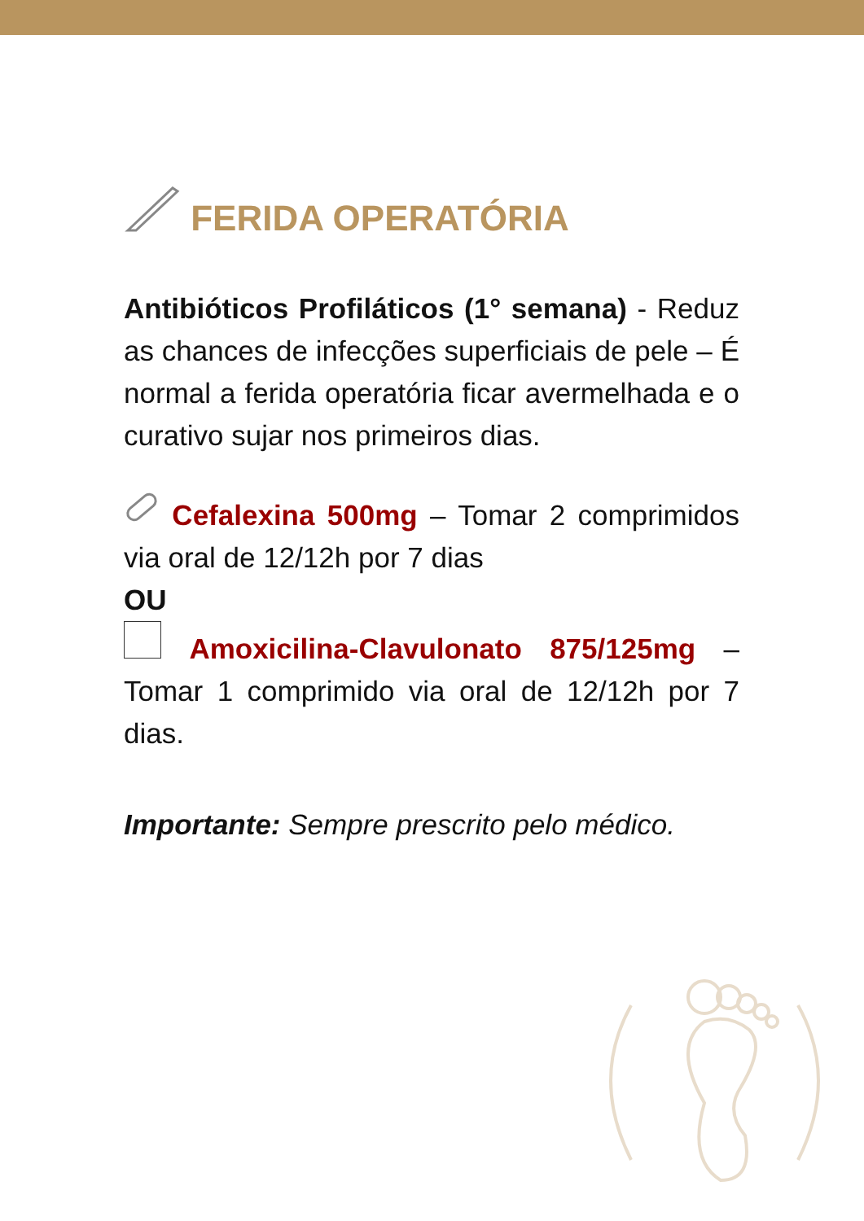FERIDA OPERATÓRIA
Antibióticos Profiláticos (1° semana) - Reduz as chances de infecções superficiais de pele – É normal a ferida operatória ficar avermelhada e o curativo sujar nos primeiros dias.
Cefalexina 500mg – Tomar 2 comprimidos via oral de 12/12h por 7 dias
OU
Amoxicilina-Clavulonato 875/125mg – Tomar 1 comprimido via oral de 12/12h por 7 dias.
Importante: Sempre prescrito pelo médico.